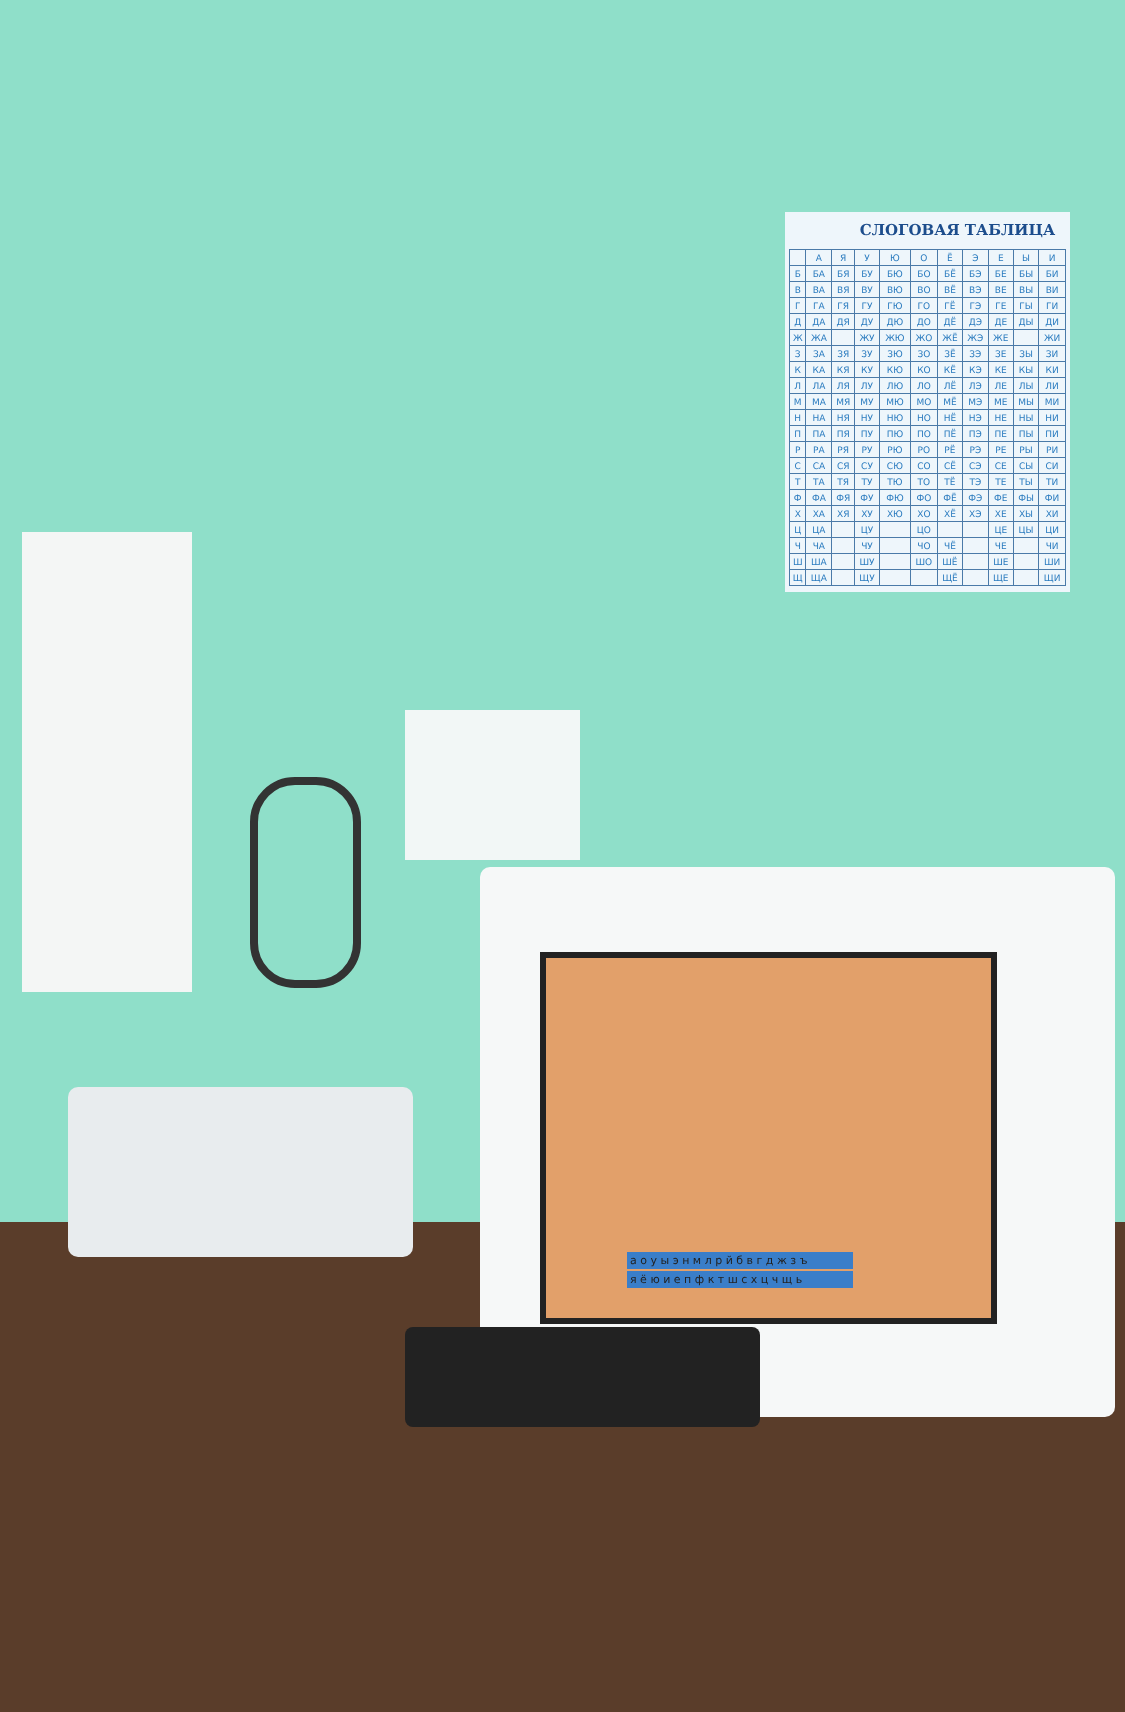СЛОГОВАЯ ТАБЛИЦА
| | А | Я | У | Ю | О | Ё | Э | Е | Ы | И |
| --- | --- | --- | --- | --- | --- | --- | --- | --- | --- | --- |
| Б | БА | БЯ | БУ | БЮ | БО | БЁ | БЭ | БЕ | БЫ | БИ |
| В | ВА | ВЯ | ВУ | ВЮ | ВО | ВЁ | ВЭ | ВЕ | ВЫ | ВИ |
| Г | ГА | ГЯ | ГУ | ГЮ | ГО | ГЁ | ГЭ | ГЕ | ГЫ | ГИ |
| Д | ДА | ДЯ | ДУ | ДЮ | ДО | ДЁ | ДЭ | ДЕ | ДЫ | ДИ |
| Ж | ЖА | | ЖУ | ЖЮ | ЖО | ЖЁ | ЖЭ | ЖЕ | | ЖИ |
| З | ЗА | ЗЯ | ЗУ | ЗЮ | ЗО | ЗЁ | ЗЭ | ЗЕ | ЗЫ | ЗИ |
| К | КА | КЯ | КУ | КЮ | КО | КЁ | КЭ | КЕ | КЫ | КИ |
| Л | ЛА | ЛЯ | ЛУ | ЛЮ | ЛО | ЛЁ | ЛЭ | ЛЕ | ЛЫ | ЛИ |
| М | МА | МЯ | МУ | МЮ | МО | МЁ | МЭ | МЕ | МЫ | МИ |
| Н | НА | НЯ | НУ | НЮ | НО | НЁ | НЭ | НЕ | НЫ | НИ |
| П | ПА | ПЯ | ПУ | ПЮ | ПО | ПЁ | ПЭ | ПЕ | ПЫ | ПИ |
| Р | РА | РЯ | РУ | РЮ | РО | РЁ | РЭ | РЕ | РЫ | РИ |
| С | СА | СЯ | СУ | СЮ | СО | СЁ | СЭ | СЕ | СЫ | СИ |
| Т | ТА | ТЯ | ТУ | ТЮ | ТО | ТЁ | ТЭ | ТЕ | ТЫ | ТИ |
| Ф | ФА | ФЯ | ФУ | ФЮ | ФО | ФЁ | ФЭ | ФЕ | ФЫ | ФИ |
| Х | ХА | ХЯ | ХУ | ХЮ | ХО | ХЁ | ХЭ | ХЕ | ХЫ | ХИ |
| Ц | ЦА | | ЦУ | | ЦО | | | ЦЕ | ЦЫ | ЦИ |
| Ч | ЧА | | ЧУ | | ЧО | ЧЁ | | ЧЕ | | ЧИ |
| Ш | ША | | ШУ | | ШО | ШЁ | | ШЕ | | ШИ |
| Щ | ЩА | | ЩУ | | | ЩЁ | | ЩЕ | | ЩИ |
а о у ы э н м л р й б в г д ж з ъ
я ё ю и е п ф к т ш с х ц ч щ ь